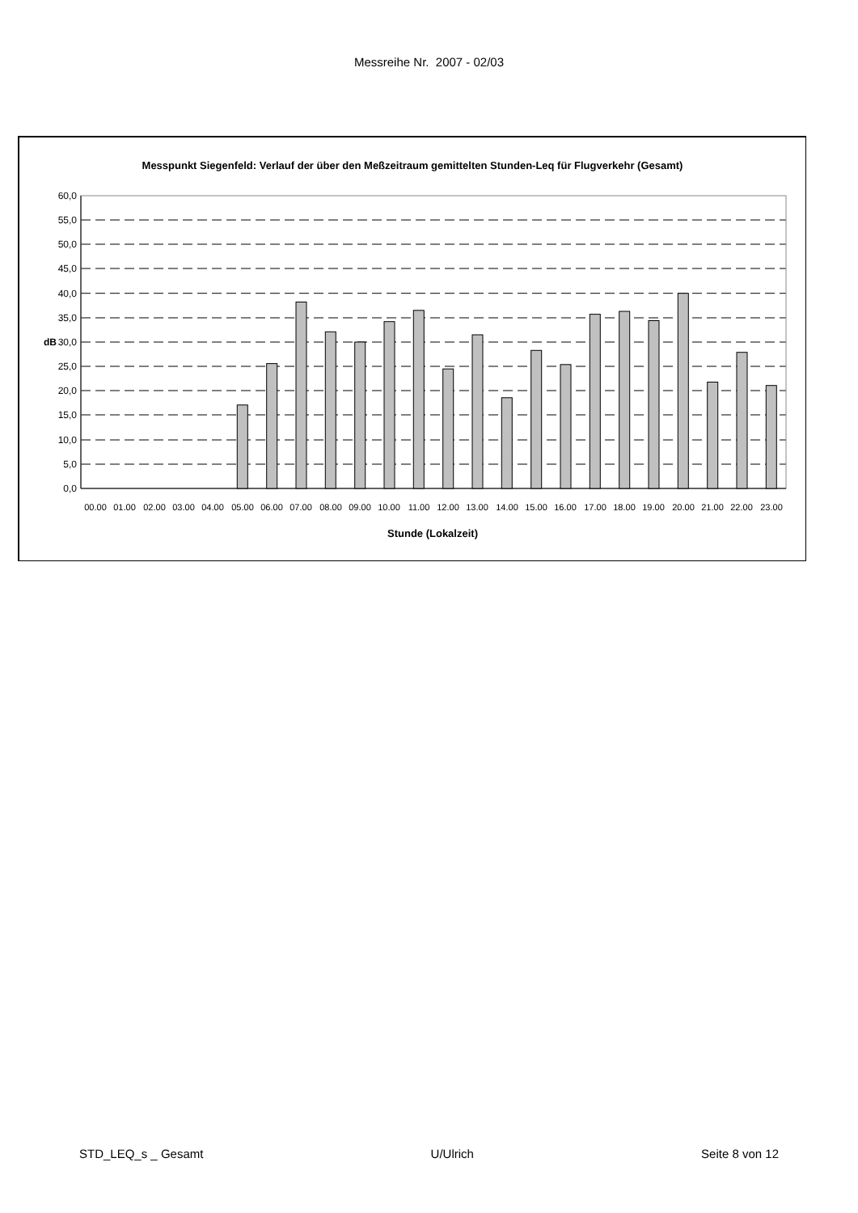Messreihe Nr. 2007 - 02/03
Messpunkt Siegenfeld: Verlauf der über den Meßzeitraum gemittelten Stunden-Leq für Flugverkehr (Gesamt)
60,0
55,0
50,0
45,0
40,0
35,0
30,0
25,0
20,0
15,0
10,0
5,0
0,0
dB
00.00
01.00
02.00
03.00
04.00
05.00
06.00
07.00
08.00
09.00
10.00
11.00
12.00
13.00
14.00
15.00
16.00
17.00
18.00
19.00
20.00
21.00
22.00
23.00
Stunde (Lokalzeit)
STD_LEQ_s _ Gesamt U/Ulrich Seite 8 von 12